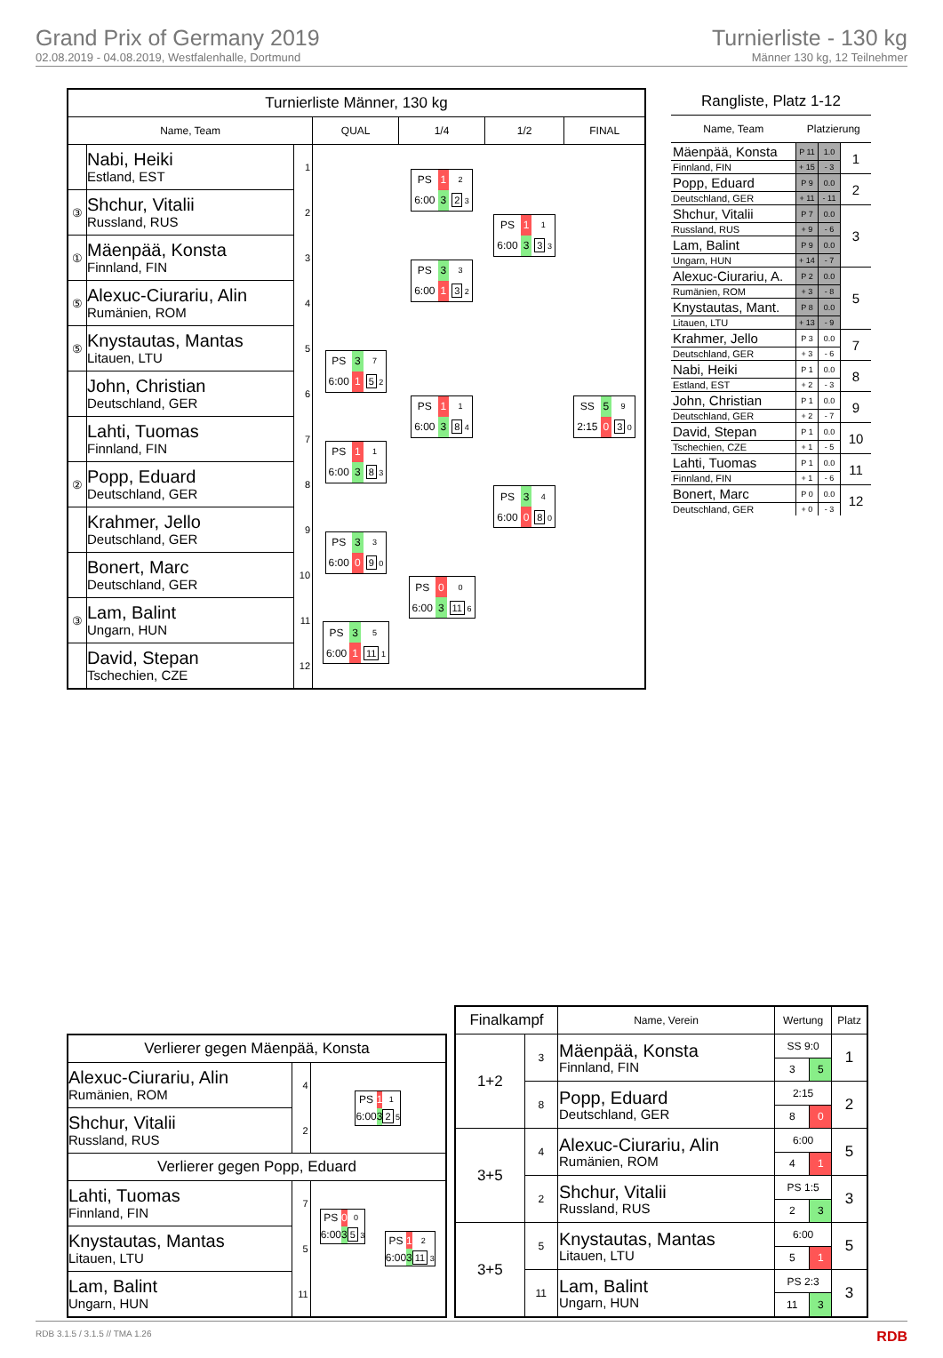Grand Prix of Germany 2019
02.08.2019 - 04.08.2019, Westfalenhalle, Dortmund
Turnierliste - 130 kg
Männer 130 kg, 12 Teilnehmer
| Turnierliste Männer, 130 kg | | | | | | |
| --- | --- | --- | --- | --- | --- | --- |
| Name, Team | | | QUAL | 1/4 | 1/2 | FINAL |
| | Nabi, Heiki Estland, EST | 1 | | / PS / 1 / 2 / / 6:00 / 3 / 2 3 / | / PS / 1 / 1 / / 6:00 / 3 / 3 3 / | / SS / 5 / 9 / / 2:15 / 0 / 3 0 / |
| ③ | Shchur, Vitalii Russland, RUS | 2 | | | | |
| ① | Mäenpää, Konsta Finnland, FIN | 3 | | / PS / 3 / 3 / / 6:00 / 1 / 3 2 / | | |
| ⑤ | Alexuc-Ciurariu, Alin Rumänien, ROM | 4 | | | | |
| ⑤ | Knystautas, Mantas Litauen, LTU | 5 | / PS / 3 / 7 / / 6:00 / 1 / 5 2 / | / PS / 1 / 1 / / 6:00 / 3 / 8 4 / | / PS / 3 / 4 / / 6:00 / 0 / 8 0 / | |
| | John, Christian Deutschland, GER | 6 | | | | |
| | Lahti, Tuomas Finnland, FIN | 7 | / PS / 1 / 1 / / 6:00 / 3 / 8 3 / | | | |
| ② | Popp, Eduard Deutschland, GER | 8 | | | | |
| | Krahmer, Jello Deutschland, GER | 9 | / PS / 3 / 3 / / 6:00 / 0 / 9 0 / | / PS / 0 / 0 / / 6:00 / 3 / 11 6 / | | |
| | Bonert, Marc Deutschland, GER | 10 | | | | |
| ③ | Lam, Balint Ungarn, HUN | 11 | / PS / 3 / 5 / / 6:00 / 1 / 11 1 / | | | |
| | David, Stepan Tschechien, CZE | 12 | | | | |
| Rangliste, Platz 1-12 | | | |
| --- | --- | --- | --- |
| Name, Team | Platzierung | | |
| Mäenpää, Konsta | P 11 | 1.0 | 1 |
| Finnland, FIN | + 15 | - 3 | |
| Popp, Eduard | P 9 | 0.0 | 2 |
| Deutschland, GER | + 11 | - 11 | |
| Shchur, Vitalii | P 7 | 0.0 | 3 |
| Russland, RUS | + 9 | - 6 | |
| Lam, Balint | P 9 | 0.0 | |
| Ungarn, HUN | + 14 | - 7 | |
| Alexuc-Ciurariu, A. | P 2 | 0.0 | 5 |
| Rumänien, ROM | + 3 | - 8 | |
| Knystautas, Mant. | P 8 | 0.0 | |
| Litauen, LTU | + 13 | - 9 | |
| Krahmer, Jello | P 3 | 0.0 | 7 |
| Deutschland, GER | + 3 | - 6 | |
| Nabi, Heiki | P 1 | 0.0 | 8 |
| Estland, EST | + 2 | - 3 | |
| John, Christian | P 1 | 0.0 | 9 |
| Deutschland, GER | + 2 | - 7 | |
| David, Stepan | P 1 | 0.0 | 10 |
| Tschechien, CZE | + 1 | - 5 | |
| Lahti, Tuomas | P 1 | 0.0 | 11 |
| Finnland, FIN | + 1 | - 6 | |
| Bonert, Marc | P 0 | 0.0 | 12 |
| Deutschland, GER | + 0 | - 3 | |
| Verlierer gegen Mäenpää, Konsta | | | |
| --- | --- | --- | --- |
| Alexuc-Ciurariu, Alin Rumänien, ROM | 4 | / PS / 1 / 1 / / 6:00 / 3 / 2 5 / | |
| Shchur, Vitalii Russland, RUS | 2 | | |
| Verlierer gegen Popp, Eduard | | | |
| Lahti, Tuomas Finnland, FIN | 7 | / PS / 0 / 0 / / 6:00 / 3 / 5 3 / | / PS / 1 / 2 / / 6:00 / 3 / 11 3 / |
| Knystautas, Mantas Litauen, LTU | 5 | | |
| Lam, Balint Ungarn, HUN | 11 | | |
| Finalkampf | | Name, Verein | Wertung | | Platz |
| --- | --- | --- | --- | --- | --- |
| 1+2 | 3 | Mäenpää, Konsta Finnland, FIN | SS 9:0 | | 1 |
| | | | 3 | 5 | |
| | 8 | Popp, Eduard Deutschland, GER | 2:15 | | 2 |
| | | | 8 | 0 | |
| 3+5 | 4 | Alexuc-Ciurariu, Alin Rumänien, ROM | 6:00 | | 5 |
| | | | 4 | 1 | |
| | 2 | Shchur, Vitalii Russland, RUS | PS 1:5 | | 3 |
| | | | 2 | 3 | |
| 3+5 | 5 | Knystautas, Mantas Litauen, LTU | 6:00 | | 5 |
| | | | 5 | 1 | |
| | 11 | Lam, Balint Ungarn, HUN | PS 2:3 | | 3 |
| | | | 11 | 3 | |
RDB 3.1.5 / 3.1.5 // TMA 1.26 RDB